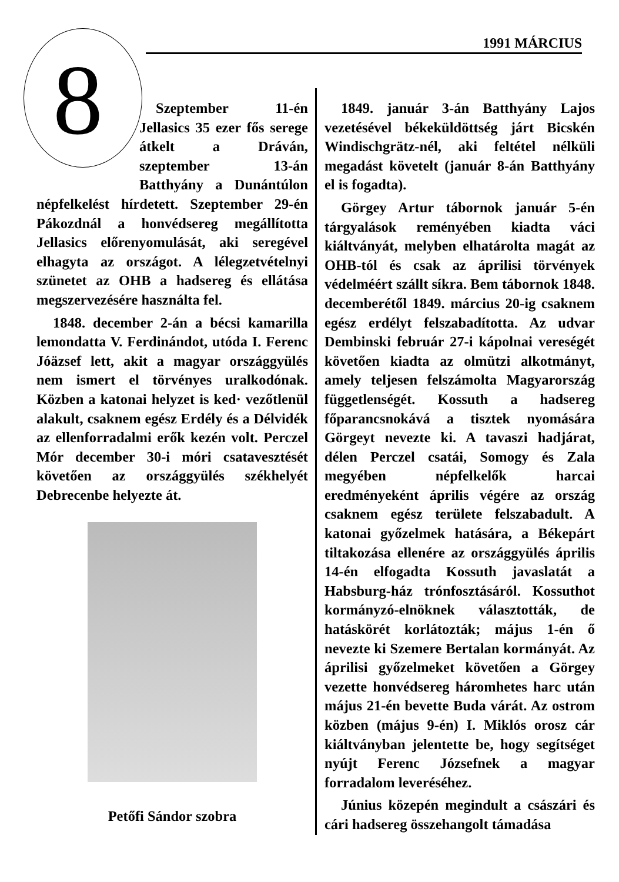1991 MÁRCIUS
8
Szeptember 11-én Jellasics 35 ezer fős serege átkelt a Dráván, szeptember 13-án Batthyány a Dunántúlon népfelkelést hírdetett. Szeptember 29-én Pákozdnál a honvédsereg megállította Jellasics előrenyomulását, aki seregével elhagyta az országot. A lélegzetvételnyi szünetet az OHB a hadsereg és ellátása megszervezésére használta fel.
1848. december 2-án a bécsi kamarilla lemondatta V. Ferdinándot, utóda I. Ferenc Jóäzsef lett, akit a magyar országgyülés nem ismert el törvényes uralkodónak. Közben a katonai helyzet is ked· vezőtlenül alakult, csaknem egész Erdély és a Délvidék az ellenforradalmi erők kezén volt. Perczel Mór december 30-i móri csatavesztését követően az országgyülés székhelyét Debrecenbe helyezte át.
Petőfi Sándor szobra
1849. január 3-án Batthyány Lajos vezetésével békeküldöttség járt Bicskén Windischgrätz-nél, aki feltétel nélküli megadást követelt (január 8-án Batthyány el is fogadta).
Görgey Artur tábornok január 5-én tárgyalások reményében kiadta váci kiáltványát, melyben elhatárolta magát az OHB-tól és csak az áprilisi törvények védelméért szállt síkra. Bem tábornok 1848. decemberétől 1849. március 20-ig csaknem egész erdélyt felszabadította. Az udvar Dembinski február 27-i kápolnai vereségét követően kiadta az olmützi alkotmányt, amely teljesen felszámolta Magyarország függetlenségét. Kossuth a hadsereg főparancsnokává a tisztek nyomására Görgeyt nevezte ki. A tavaszi hadjárat, délen Perczel csatái, Somogy és Zala megyében népfelkelők harcai eredményeként április végére az ország csaknem egész területe felszabadult. A katonai győzelmek hatására, a Békepárt tiltakozása ellenére az országgyülés április 14-én elfogadta Kossuth javaslatát a Habsburg-ház trónfosztásáról. Kossuthot kormányzó-elnöknek választották, de hatáskörét korlátozták; május 1-én ő nevezte ki Szemere Bertalan kormányát. Az áprilisi győzelmeket követően a Görgey vezette honvédsereg háromhetes harc után május 21-én bevette Buda várát. Az ostrom közben (május 9-én) I. Miklós orosz cár kiáltványban jelentette be, hogy segítséget nyújt Ferenc Józsefnek a magyar forradalom leveréséhez.
Június közepén megindult a császári és cári hadsereg összehangolt támadása